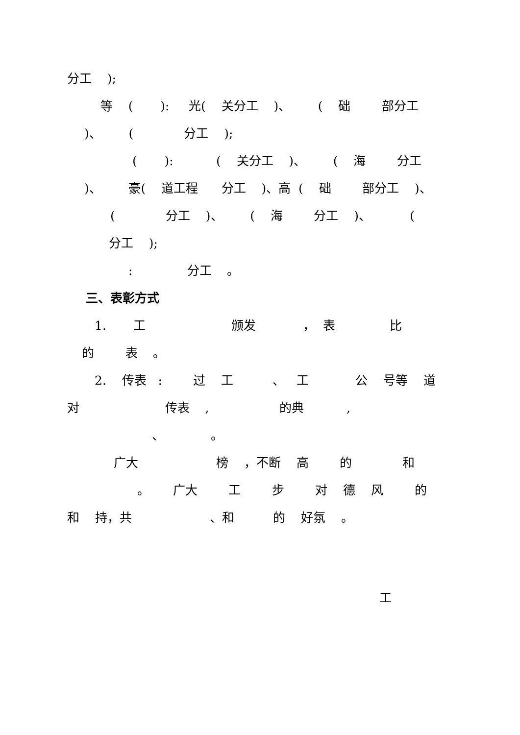分工 );
等 ( ): 光( 关分工 )、 ( 础 部分工
)、 ( 分工 );
( ): ( 关分工 )、 ( 海 分工
)、 豪( 道工程 分工 )、高 ( 础 部分工 )、
( 分工 )、 ( 海 分工 )、 (
分工 );
: 分工 。
三、表彰方式
1. 工 颁发 ， 表 比
的 表 。
2. 传表 : 过 工 、 工 公 号等 道
对 传表 , 的典 ,
、 。
广大 榜 ，不断 高 的 和
。 广大 工 步 对 德 风 的
和 持，共 、和 的 好氛 。
工